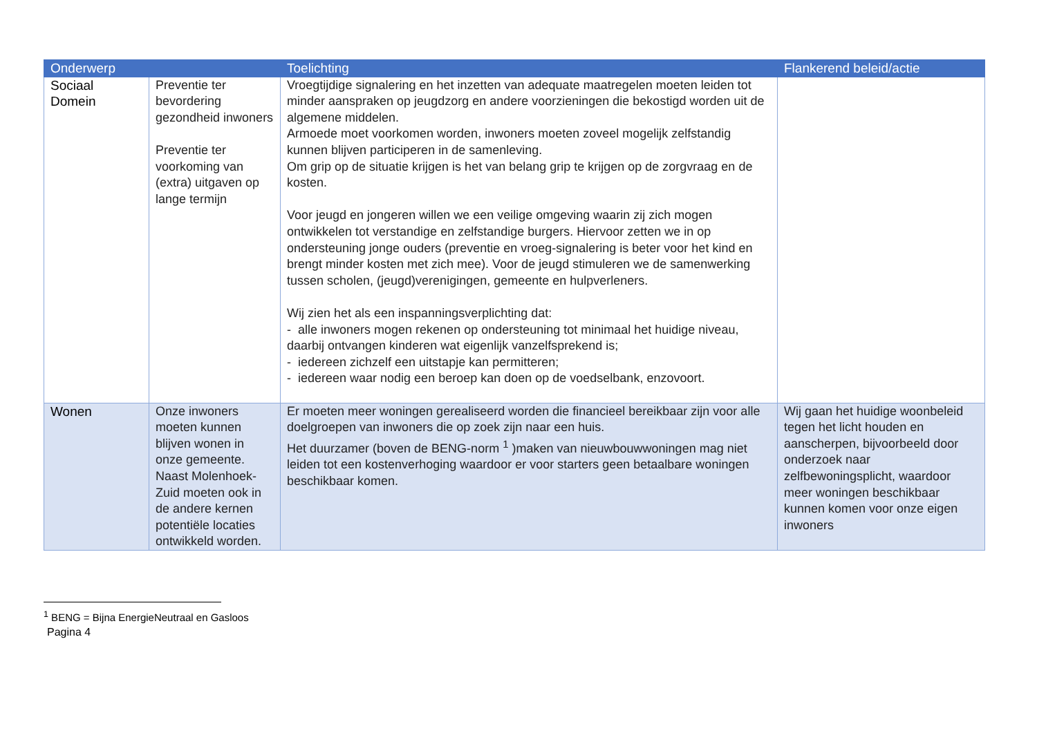| Onderwerp | | Toelichting | Flankerend beleid/actie |
| --- | --- | --- | --- |
| Sociaal Domein | Preventie ter bevordering gezondheid inwoners Preventie ter voorkoming van (extra) uitgaven op lange termijn | Vroegtijdige signalering en het inzetten van adequate maatregelen moeten leiden tot minder aanspraken op jeugdzorg en andere voorzieningen die bekostigd worden uit de algemene middelen. Armoede moet voorkomen worden, inwoners moeten zoveel mogelijk zelfstandig kunnen blijven participeren in de samenleving. Om grip op de situatie krijgen is het van belang grip te krijgen op de zorgvraag en de kosten. Voor jeugd en jongeren willen we een veilige omgeving waarin zij zich mogen ontwikkelen tot verstandige en zelfstandige burgers. Hiervoor zetten we in op ondersteuning jonge ouders (preventie en vroeg-signalering is beter voor het kind en brengt minder kosten met zich mee). Voor de jeugd stimuleren we de samenwerking tussen scholen, (jeugd)verenigingen, gemeente en hulpverleners. Wij zien het als een inspanningsverplichting dat: - alle inwoners mogen rekenen op ondersteuning tot minimaal het huidige niveau, daarbij ontvangen kinderen wat eigenlijk vanzelfsprekend is; - iedereen zichzelf een uitstapje kan permitteren; - iedereen waar nodig een beroep kan doen op de voedselbank, enzovoort. | |
| Wonen | Onze inwoners moeten kunnen blijven wonen in onze gemeente. Naast Molenhoek-Zuid moeten ook in de andere kernen potentiële locaties ontwikkeld worden. | Er moeten meer woningen gerealiseerd worden die financieel bereikbaar zijn voor alle doelgroepen van inwoners die op zoek zijn naar een huis. Het duurzamer (boven de BENG-norm <sup>1</sup> )maken van nieuwbouwwoningen mag niet leiden tot een kostenverhoging waardoor er voor starters geen betaalbare woningen beschikbaar komen. | Wij gaan het huidige woonbeleid tegen het licht houden en aanscherpen, bijvoorbeeld door onderzoek naar zelfbewoningsplicht, waardoor meer woningen beschikbaar kunnen komen voor onze eigen inwoners |
<sup>1</sup> BENG = Bijna EnergieNeutraal en Gasloos
Pagina 4